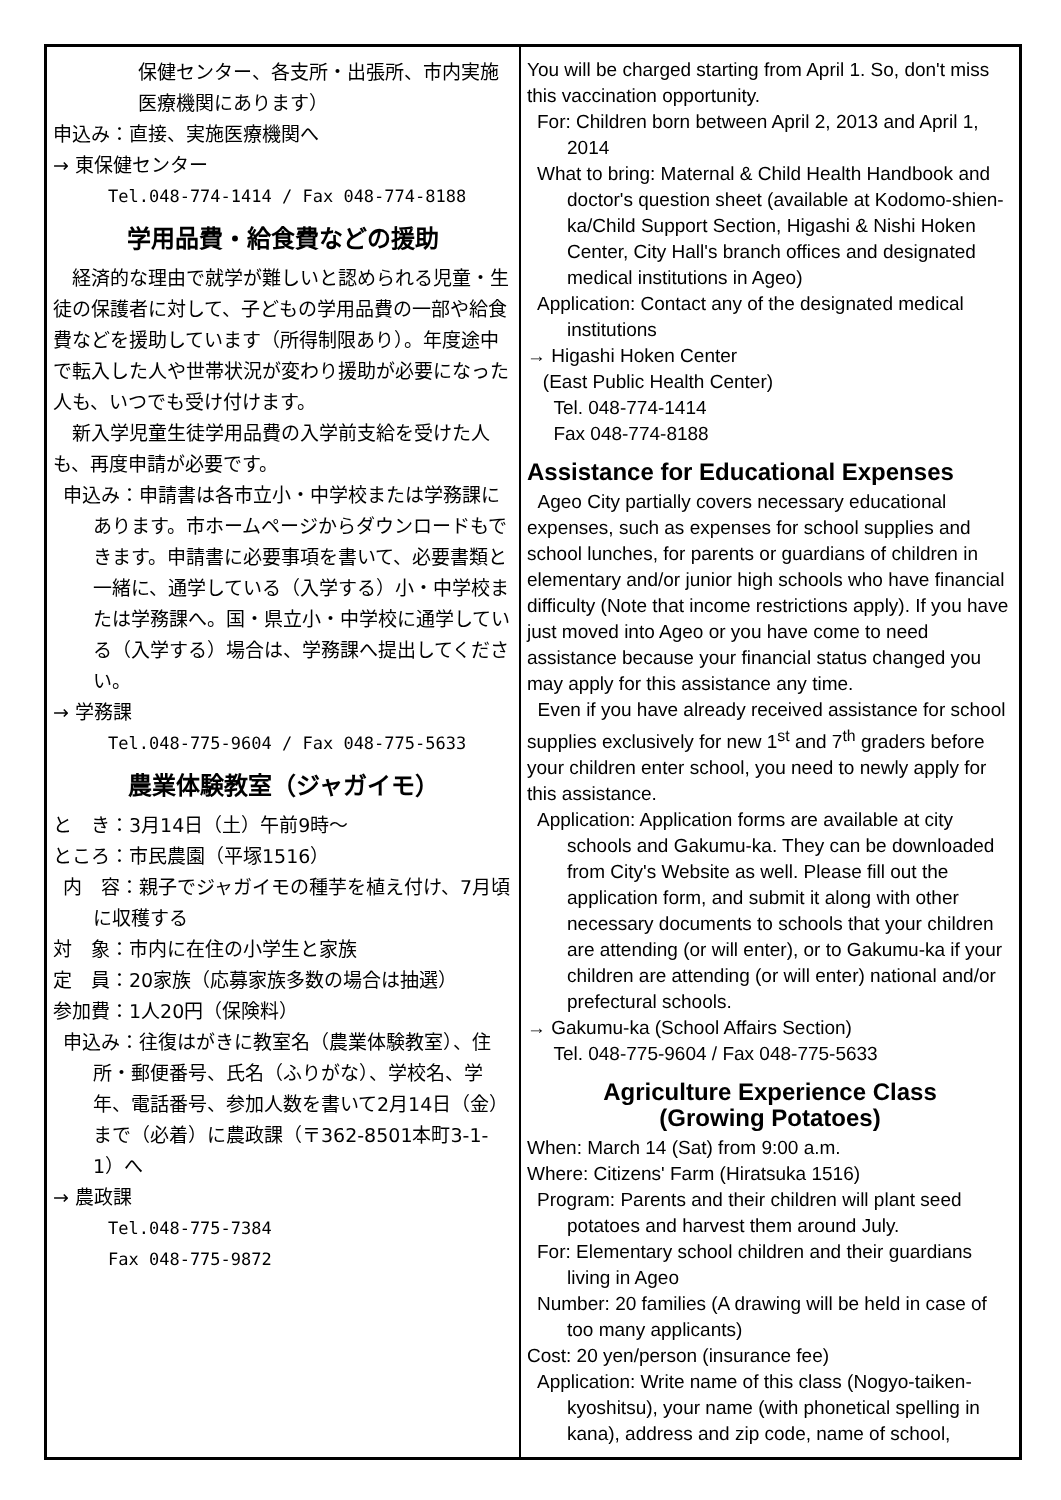保健センター、各支所・出張所、市内実施医療機関にあります）
申込み：直接、実施医療機関へ
→ 東保健センター
Tel.048-774-1414 / Fax 048-774-8188
学用品費・給食費などの援助
　経済的な理由で就学が難しいと認められる児童・生徒の保護者に対して、子どもの学用品費の一部や給食費などを援助しています（所得制限あり）。年度途中で転入した人や世帯状況が変わり援助が必要になった人も、いつでも受け付けます。
　新入学児童生徒学用品費の入学前支給を受けた人も、再度申請が必要です。
申込み：申請書は各市立小・中学校または学務課にあります。市ホームページからダウンロードもできます。申請書に必要事項を書いて、必要書類と一緒に、通学している（入学する）小・中学校または学務課へ。国・県立小・中学校に通学している（入学する）場合は、学務課へ提出してください。
→ 学務課
Tel.048-775-9604 / Fax 048-775-5633
農業体験教室（ジャガイモ）
と　き：3月14日（土）午前9時～
ところ：市民農園（平塚1516）
内　容：親子でジャガイモの種芋を植え付け、7月頃に収穫する
対　象：市内に在住の小学生と家族
定　員：20家族（応募家族多数の場合は抽選）
参加費：1人20円（保険料）
申込み：往復はがきに教室名（農業体験教室）、住所・郵便番号、氏名（ふりがな）、学校名、学年、電話番号、参加人数を書いて2月14日（金）まで（必着）に農政課（〒362-8501本町3-1-1）へ
→ 農政課
Tel.048-775-7384
Fax 048-775-9872
You will be charged starting from April 1. So, don't miss this vaccination opportunity.
For: Children born between April 2, 2013 and April 1, 2014
What to bring: Maternal & Child Health Handbook and doctor's question sheet (available at Kodomo-shien-ka/Child Support Section, Higashi & Nishi Hoken Center, City Hall's branch offices and designated medical institutions in Ageo)
Application: Contact any of the designated medical institutions
→ Higashi Hoken Center
(East Public Health Center)
Tel. 048-774-1414
Fax 048-774-8188
Assistance for Educational Expenses
Ageo City partially covers necessary educational expenses, such as expenses for school supplies and school lunches, for parents or guardians of children in elementary and/or junior high schools who have financial difficulty (Note that income restrictions apply). If you have just moved into Ageo or you have come to need assistance because your financial status changed you may apply for this assistance any time.
Even if you have already received assistance for school supplies exclusively for new 1<sup>st</sup> and 7<sup>th</sup> graders before your children enter school, you need to newly apply for this assistance.
Application: Application forms are available at city schools and Gakumu-ka. They can be downloaded from City's Website as well. Please fill out the application form, and submit it along with other necessary documents to schools that your children are attending (or will enter), or to Gakumu-ka if your children are attending (or will enter) national and/or prefectural schools.
→ Gakumu-ka (School Affairs Section)
Tel. 048-775-9604 / Fax 048-775-5633
Agriculture Experience Class
(Growing Potatoes)
When: March 14 (Sat) from 9:00 a.m.
Where: Citizens' Farm (Hiratsuka 1516)
Program: Parents and their children will plant seed potatoes and harvest them around July.
For: Elementary school children and their guardians living in Ageo
Number: 20 families (A drawing will be held in case of too many applicants)
Cost: 20 yen/person (insurance fee)
Application: Write name of this class (Nogyo-taiken-kyoshitsu), your name (with phonetical spelling in kana), address and zip code, name of school,